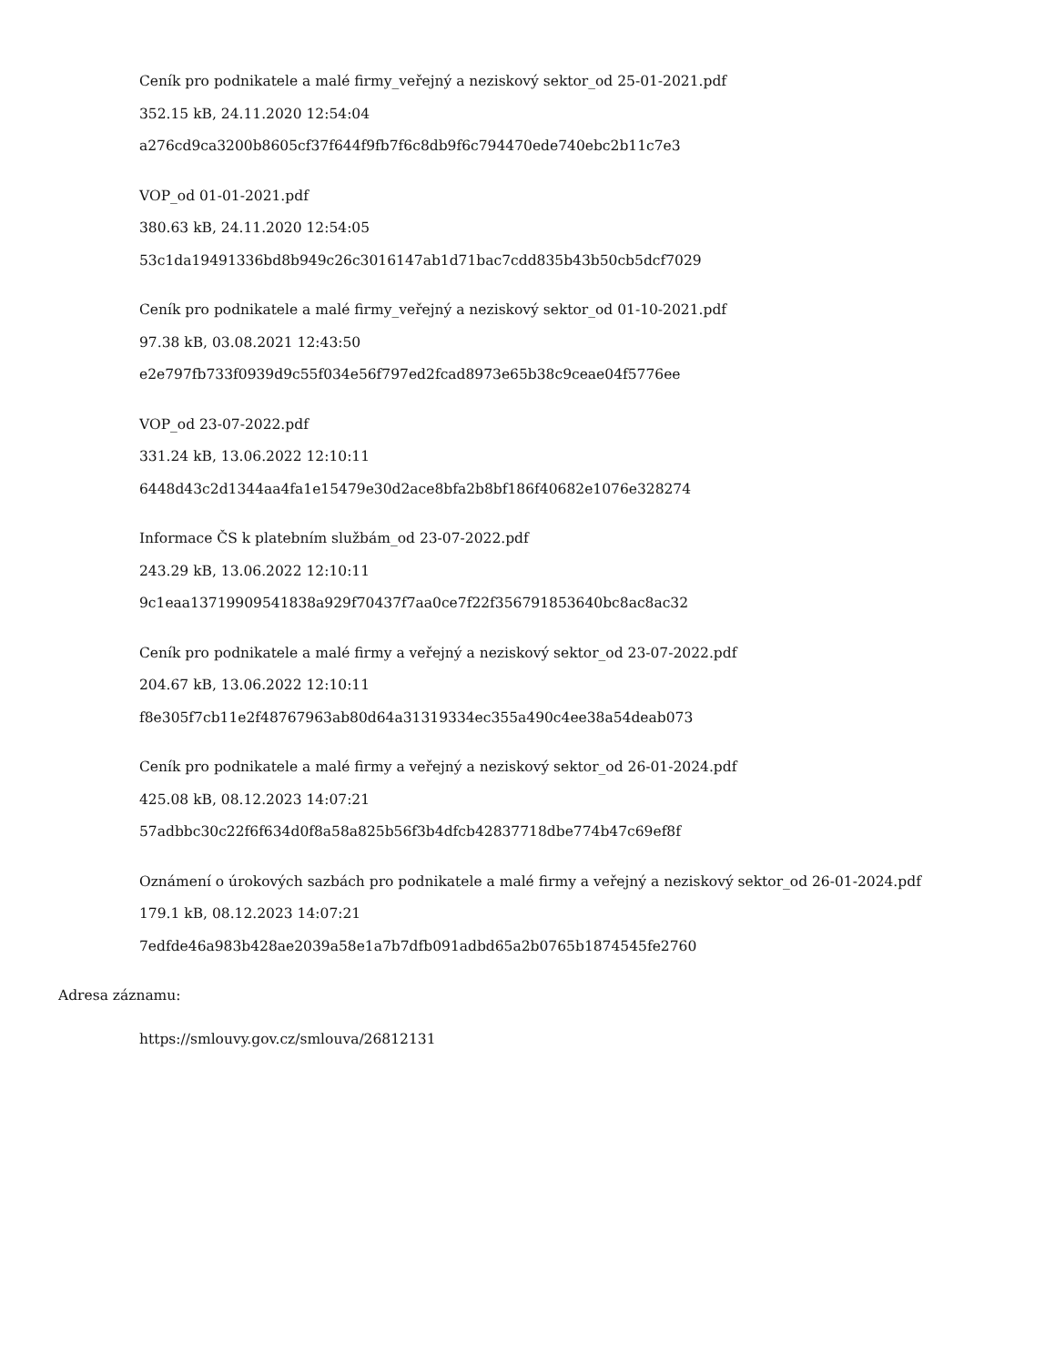Ceník pro podnikatele a malé firmy_veřejný a neziskový sektor_od 25-01-2021.pdf
352.15 kB, 24.11.2020 12:54:04
a276cd9ca3200b8605cf37f644f9fb7f6c8db9f6c794470ede740ebc2b11c7e3
VOP_od 01-01-2021.pdf
380.63 kB, 24.11.2020 12:54:05
53c1da19491336bd8b949c26c3016147ab1d71bac7cdd835b43b50cb5dcf7029
Ceník pro podnikatele a malé firmy_veřejný a neziskový sektor_od 01-10-2021.pdf
97.38 kB, 03.08.2021 12:43:50
e2e797fb733f0939d9c55f034e56f797ed2fcad8973e65b38c9ceae04f5776ee
VOP_od 23-07-2022.pdf
331.24 kB, 13.06.2022 12:10:11
6448d43c2d1344aa4fa1e15479e30d2ace8bfa2b8bf186f40682e1076e328274
Informace ČS k platebním službám_od 23-07-2022.pdf
243.29 kB, 13.06.2022 12:10:11
9c1eaa13719909541838a929f70437f7aa0ce7f22f356791853640bc8ac8ac32
Ceník pro podnikatele a malé firmy a veřejný a neziskový sektor_od 23-07-2022.pdf
204.67 kB, 13.06.2022 12:10:11
f8e305f7cb11e2f48767963ab80d64a31319334ec355a490c4ee38a54deab073
Ceník pro podnikatele a malé firmy a veřejný a neziskový sektor_od 26-01-2024.pdf
425.08 kB, 08.12.2023 14:07:21
57adbbc30c22f6f634d0f8a58a825b56f3b4dfcb42837718dbe774b47c69ef8f
Oznámení o úrokových sazbách pro podnikatele a malé firmy a veřejný a neziskový sektor_od 26-01-2024.pdf
179.1 kB, 08.12.2023 14:07:21
7edfde46a983b428ae2039a58e1a7b7dfb091adbd65a2b0765b1874545fe2760
Adresa záznamu:
https://smlouvy.gov.cz/smlouva/26812131